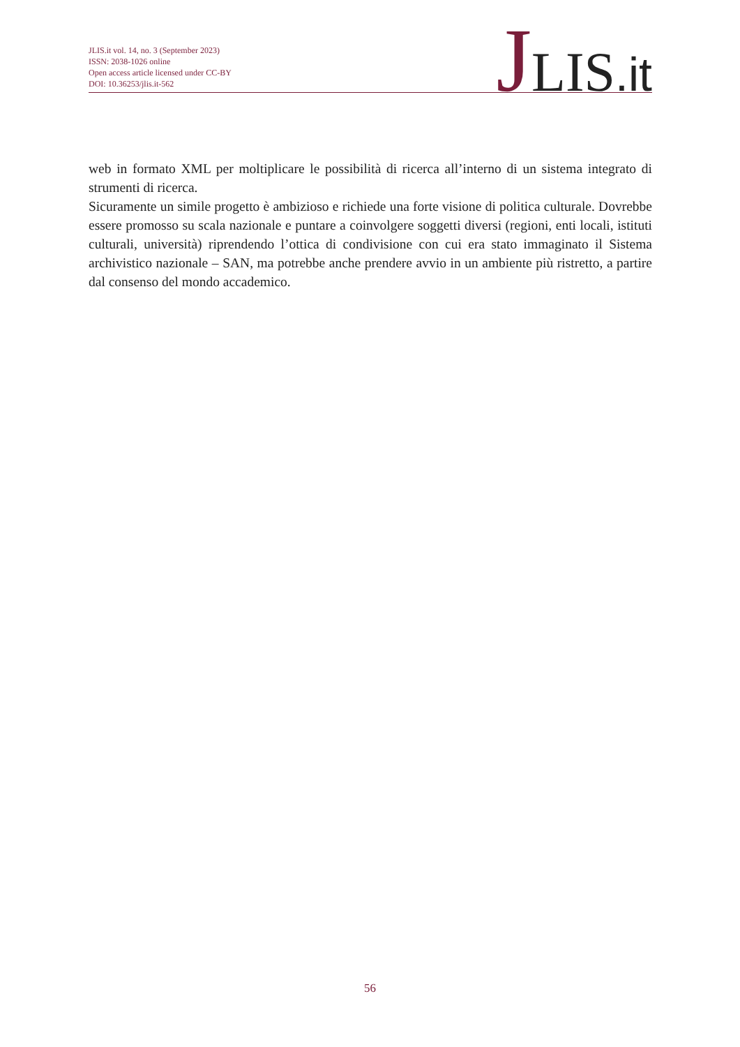JLIS.it vol. 14, no. 3 (September 2023)
ISSN: 2038-1026 online
Open access article licensed under CC-BY
DOI: 10.36253/jlis.it-562
JLIS.it
web in formato XML per moltiplicare le possibilità di ricerca all’interno di un sistema integrato di strumenti di ricerca.
Sicuramente un simile progetto è ambizioso e richiede una forte visione di politica culturale. Dovrebbe essere promosso su scala nazionale e puntare a coinvolgere soggetti diversi (regioni, enti locali, istituti culturali, università) riprendendo l’ottica di condivisione con cui era stato immaginato il Sistema archivistico nazionale – SAN, ma potrebbe anche prendere avvio in un ambiente più ristretto, a partire dal consenso del mondo accademico.
56